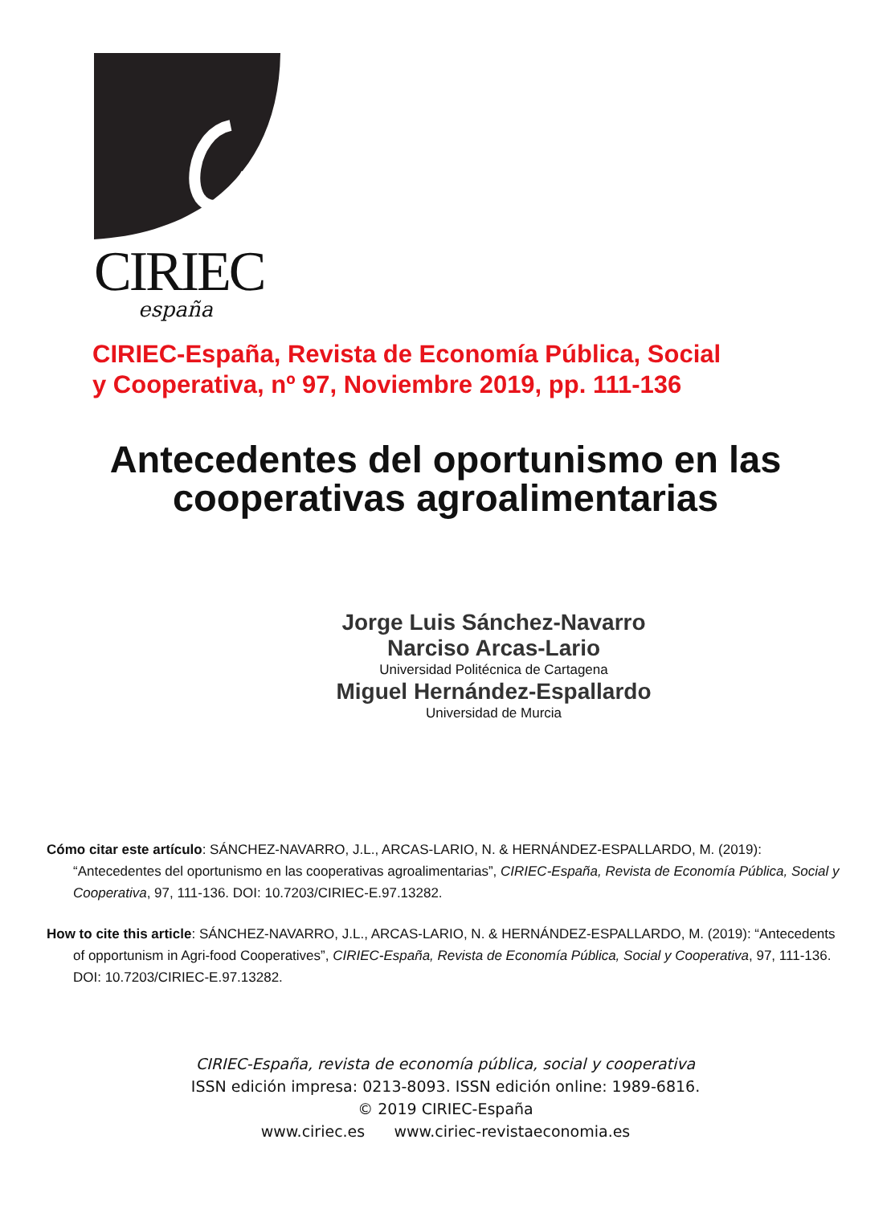CIRIEC
españa
CIRIEC-España, Revista de Economía Pública, Social
y Cooperativa, nº 97, Noviembre 2019, pp. 111-136
Antecedentes del oportunismo en las cooperativas agroalimentarias
Jorge Luis Sánchez-Navarro
Narciso Arcas-Lario
Universidad Politécnica de Cartagena
Miguel Hernández-Espallardo
Universidad de Murcia
Cómo citar este artículo: SÁNCHEZ-NAVARRO, J.L., ARCAS-LARIO, N. & HERNÁNDEZ-ESPALLARDO, M. (2019): “Antecedentes del oportunismo en las cooperativas agroalimentarias”, CIRIEC-España, Revista de Economía Pública, Social y Cooperativa, 97, 111-136. DOI: 10.7203/CIRIEC-E.97.13282.
How to cite this article: SÁNCHEZ-NAVARRO, J.L., ARCAS-LARIO, N. & HERNÁNDEZ-ESPALLARDO, M. (2019): “Antecedents of opportunism in Agri-food Cooperatives”, CIRIEC-España, Revista de Economía Pública, Social y Cooperativa, 97, 111-136. DOI: 10.7203/CIRIEC-E.97.13282.
CIRIEC-España, revista de economía pública, social y cooperativa
ISSN edición impresa: 0213-8093. ISSN edición online: 1989-6816.
© 2019 CIRIEC-España
www.ciriec.es www.ciriec-revistaeconomia.es